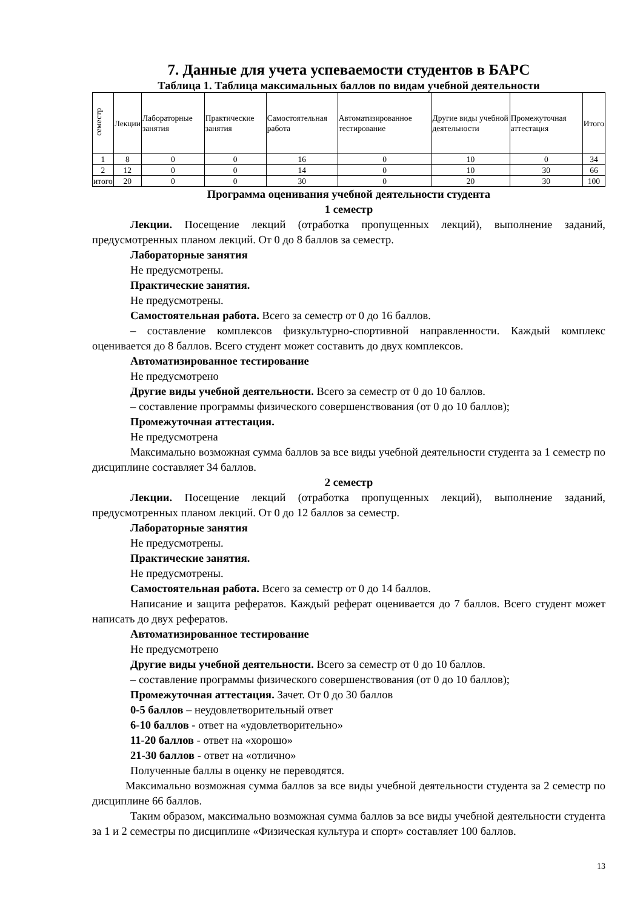7. Данные для учета успеваемости студентов в БАРС
Таблица 1. Таблица максимальных баллов по видам учебной деятельности
| семестр | Лекции | Лабораторные занятия | Практические занятия | Самостоятельная работа | Автоматизированное тестирование | Другие виды учебной деятельности | Промежуточная аттестация | Итого |
| --- | --- | --- | --- | --- | --- | --- | --- | --- |
| 1 | 8 | 0 | 0 | 16 | 0 | 10 | 0 | 34 |
| 2 | 12 | 0 | 0 | 14 | 0 | 10 | 30 | 66 |
| итого | 20 | 0 | 0 | 30 | 0 | 20 | 30 | 100 |
Программа оценивания учебной деятельности студента
1 семестр
Лекции. Посещение лекций (отработка пропущенных лекций), выполнение заданий, предусмотренных планом лекций. От 0 до 8 баллов за семестр.
Лабораторные занятия
Не предусмотрены.
Практические занятия.
Не предусмотрены.
Самостоятельная работа. Всего за семестр от 0 до 16 баллов.
– составление комплексов физкультурно-спортивной направленности. Каждый комплекс оценивается до 8 баллов. Всего студент может составить до двух комплексов.
Автоматизированное тестирование
Не предусмотрено
Другие виды учебной деятельности. Всего за семестр от 0 до 10 баллов.
– составление программы физического совершенствования (от 0 до 10 баллов);
Промежуточная аттестация.
Не предусмотрена
Максимально возможная сумма баллов за все виды учебной деятельности студента за 1 семестр по дисциплине составляет 34 баллов.
2 семестр
Лекции. Посещение лекций (отработка пропущенных лекций), выполнение заданий, предусмотренных планом лекций. От 0 до 12 баллов за семестр.
Лабораторные занятия
Не предусмотрены.
Практические занятия.
Не предусмотрены.
Самостоятельная работа. Всего за семестр от 0 до 14 баллов.
Написание и защита рефератов. Каждый реферат оценивается до 7 баллов. Всего студент может написать до двух рефератов.
Автоматизированное тестирование
Не предусмотрено
Другие виды учебной деятельности. Всего за семестр от 0 до 10 баллов.
– составление программы физического совершенствования (от 0 до 10 баллов);
Промежуточная аттестация. Зачет. От 0 до 30 баллов
0-5 баллов – неудовлетворительный ответ
6-10 баллов - ответ на «удовлетворительно»
11-20 баллов - ответ на «хорошо»
21-30 баллов - ответ на «отлично»
Полученные баллы в оценку не переводятся.
Максимально возможная сумма баллов за все виды учебной деятельности студента за 2 семестр по дисциплине 66 баллов.
Таким образом, максимально возможная сумма баллов за все виды учебной деятельности студента за 1 и 2 семестры по дисциплине «Физическая культура и спорт» составляет 100 баллов.
13